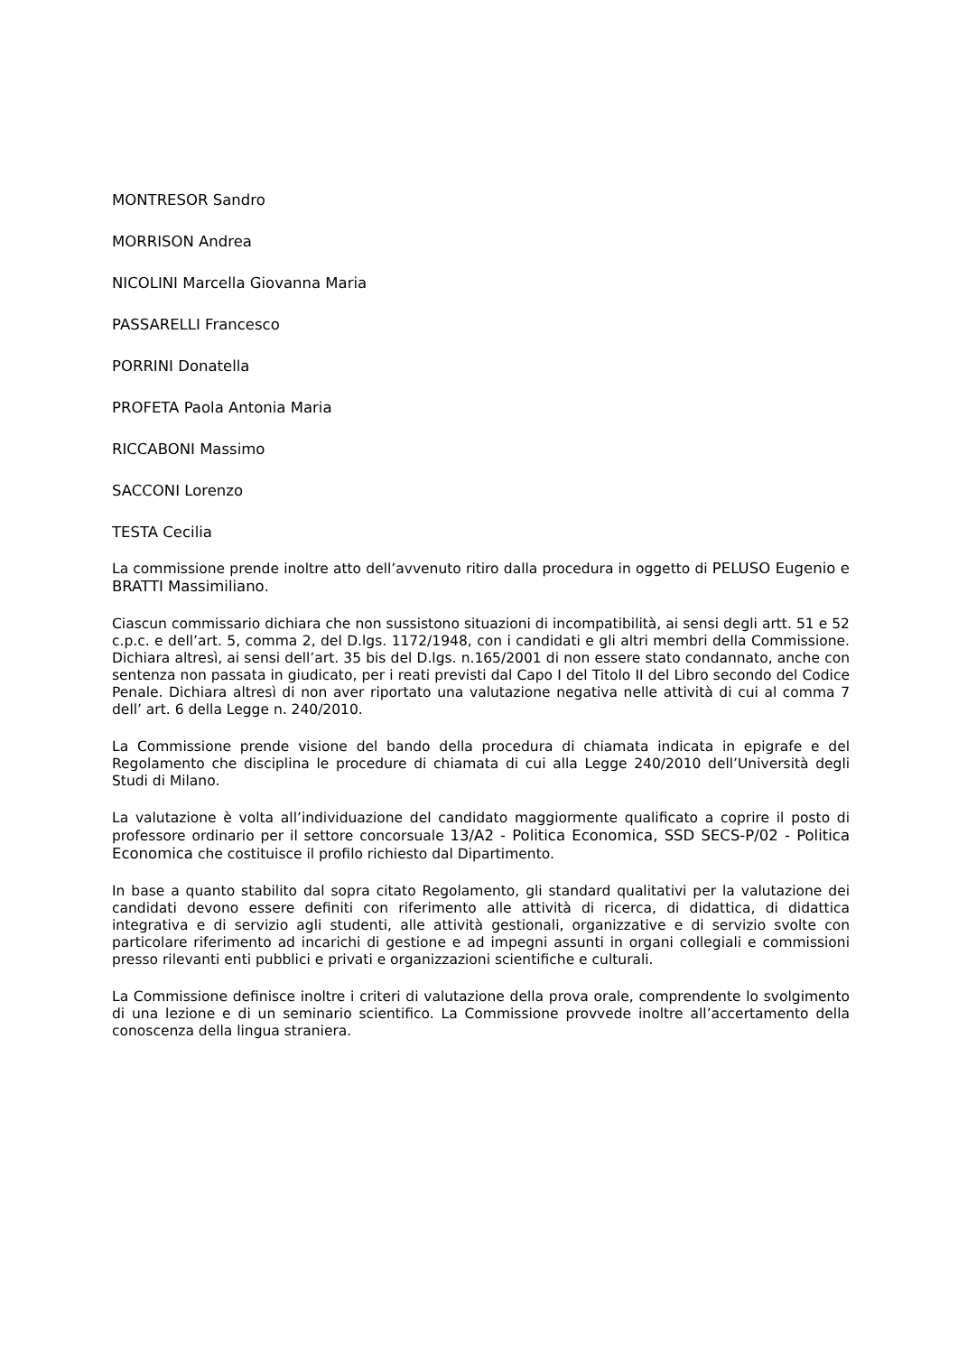MONTRESOR Sandro
MORRISON Andrea
NICOLINI Marcella Giovanna Maria
PASSARELLI Francesco
PORRINI Donatella
PROFETA Paola Antonia Maria
RICCABONI Massimo
SACCONI Lorenzo
TESTA Cecilia
La commissione prende inoltre atto dell’avvenuto ritiro dalla procedura in oggetto di PELUSO Eugenio e BRATTI Massimiliano.
Ciascun commissario dichiara che non sussistono situazioni di incompatibilità, ai sensi degli artt. 51 e 52 c.p.c. e dell’art. 5, comma 2, del D.lgs. 1172/1948, con i candidati e gli altri membri della Commissione. Dichiara altresì, ai sensi dell’art. 35 bis del D.lgs. n.165/2001 di non essere stato condannato, anche con sentenza non passata in giudicato, per i reati previsti dal Capo I del Titolo II del Libro secondo del Codice Penale. Dichiara altresì di non aver riportato una valutazione negativa nelle attività di cui al comma 7 dell’ art. 6 della Legge n. 240/2010.
La Commissione prende visione del bando della procedura di chiamata indicata in epigrafe e del Regolamento che disciplina le procedure di chiamata di cui alla Legge 240/2010 dell’Università degli Studi di Milano.
La valutazione è volta all’individuazione del candidato maggiormente qualificato a coprire il posto di professore ordinario per il settore concorsuale 13/A2 - Politica Economica, SSD SECS-P/02 - Politica Economica che costituisce il profilo richiesto dal Dipartimento.
In base a quanto stabilito dal sopra citato Regolamento, gli standard qualitativi per la valutazione dei candidati devono essere definiti con riferimento alle attività di ricerca, di didattica, di didattica integrativa e di servizio agli studenti, alle attività gestionali, organizzative e di servizio svolte con particolare riferimento ad incarichi di gestione e ad impegni assunti in organi collegiali e commissioni presso rilevanti enti pubblici e privati e organizzazioni scientifiche e culturali.
La Commissione definisce inoltre i criteri di valutazione della prova orale, comprendente lo svolgimento di una lezione e di un seminario scientifico. La Commissione provvede inoltre all’accertamento della conoscenza della lingua straniera.